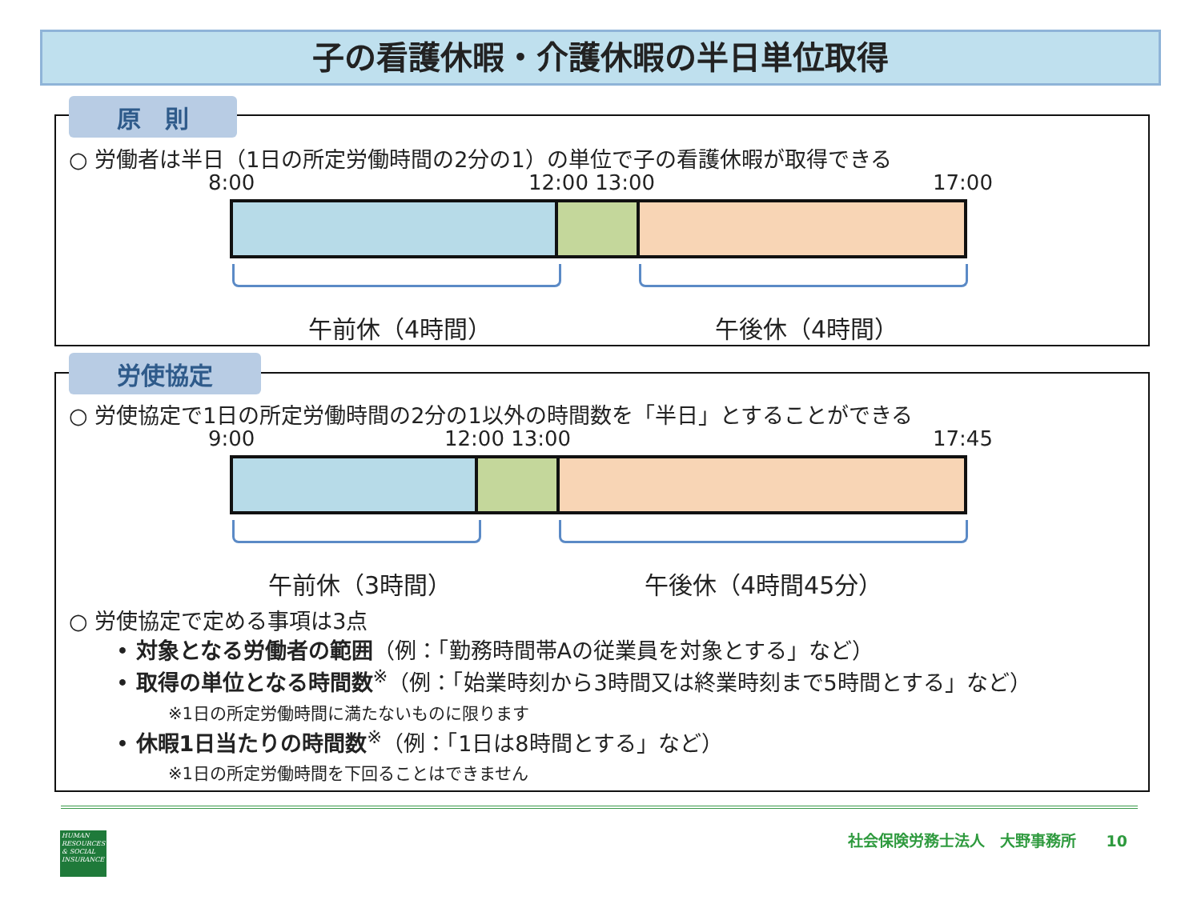子の看護休暇・介護休暇の半日単位取得
原　則
○ 労働者は半日（1日の所定労働時間の2分の1）の単位で子の看護休暇が取得できる
8:00 12:00 13:00 17:00
午前休（4時間） 午後休（4時間）
労使協定
○ 労使協定で1日の所定労働時間の2分の1以外の時間数を「半日」とすることができる
9:00 12:00 13:00 17:45
午前休（3時間） 午後休（4時間45分）
○ 労使協定で定める事項は3点
• 対象となる労働者の範囲（例：「勤務時間帯Aの従業員を対象とする」など）
• 取得の単位となる時間数<sup>※</sup>（例：「始業時刻から3時間又は終業時刻まで5時間とする」など）
※1日の所定労働時間に満たないものに限ります
• 休暇1日当たりの時間数<sup>※</sup>（例：「1日は8時間とする」など）
※1日の所定労働時間を下回ることはできません
HUMAN RESOURCES & SOCIAL INSURANCE
社会保険労務士法人　大野事務所　　10